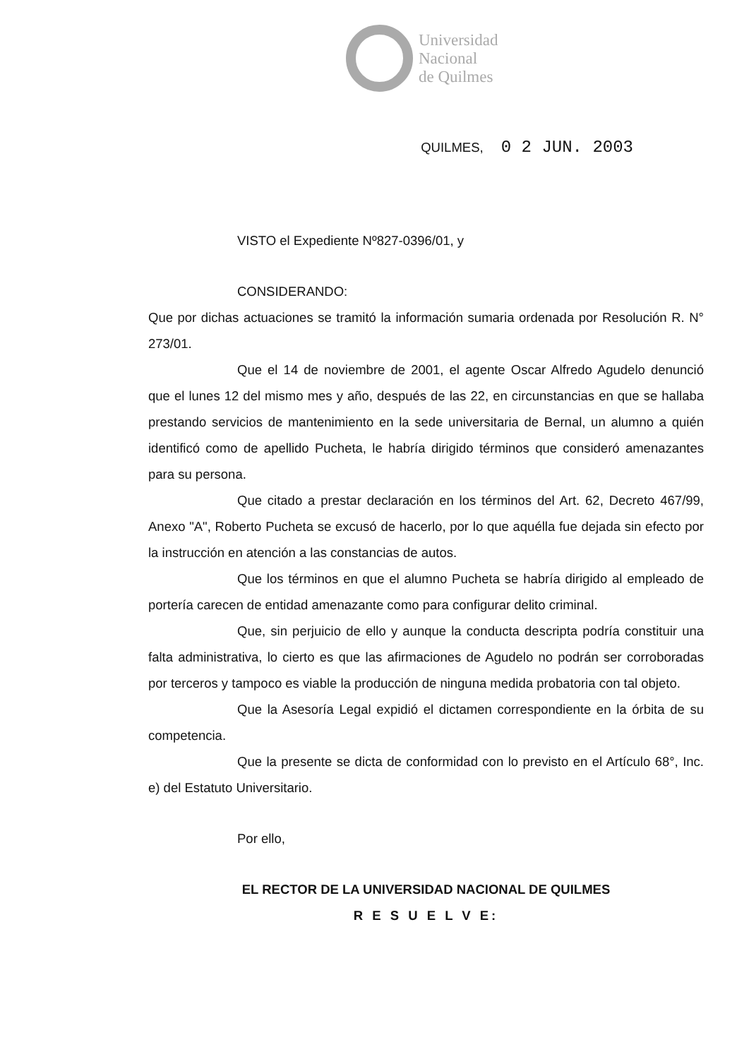Universidad
Nacional
de Quilmes
QUILMES, 0 2 JUN. 2003
VISTO el Expediente Nº827-0396/01, y
CONSIDERANDO:
Que por dichas actuaciones se tramitó la información sumaria ordenada por Resolución R. N° 273/01.
Que el 14 de noviembre de 2001, el agente Oscar Alfredo Agudelo denunció que el lunes 12 del mismo mes y año, después de las 22, en circunstancias en que se hallaba prestando servicios de mantenimiento en la sede universitaria de Bernal, un alumno a quién identificó como de apellido Pucheta, le habría dirigido términos que consideró amenazantes para su persona.
Que citado a prestar declaración en los términos del Art. 62, Decreto 467/99, Anexo "A", Roberto Pucheta se excusó de hacerlo, por lo que aquélla fue dejada sin efecto por la instrucción en atención a las constancias de autos.
Que los términos en que el alumno Pucheta se habría dirigido al empleado de portería carecen de entidad amenazante como para configurar delito criminal.
Que, sin perjuicio de ello y aunque la conducta descripta podría constituir una falta administrativa, lo cierto es que las afirmaciones de Agudelo no podrán ser corroboradas por terceros y tampoco es viable la producción de ninguna medida probatoria con tal objeto.
Que la Asesoría Legal expidió el dictamen correspondiente en la órbita de su competencia.
Que la presente se dicta de conformidad con lo previsto en el Artículo 68°, Inc. e) del Estatuto Universitario.
Por ello,
EL RECTOR DE LA UNIVERSIDAD NACIONAL DE QUILMES
R E S U E L V E: